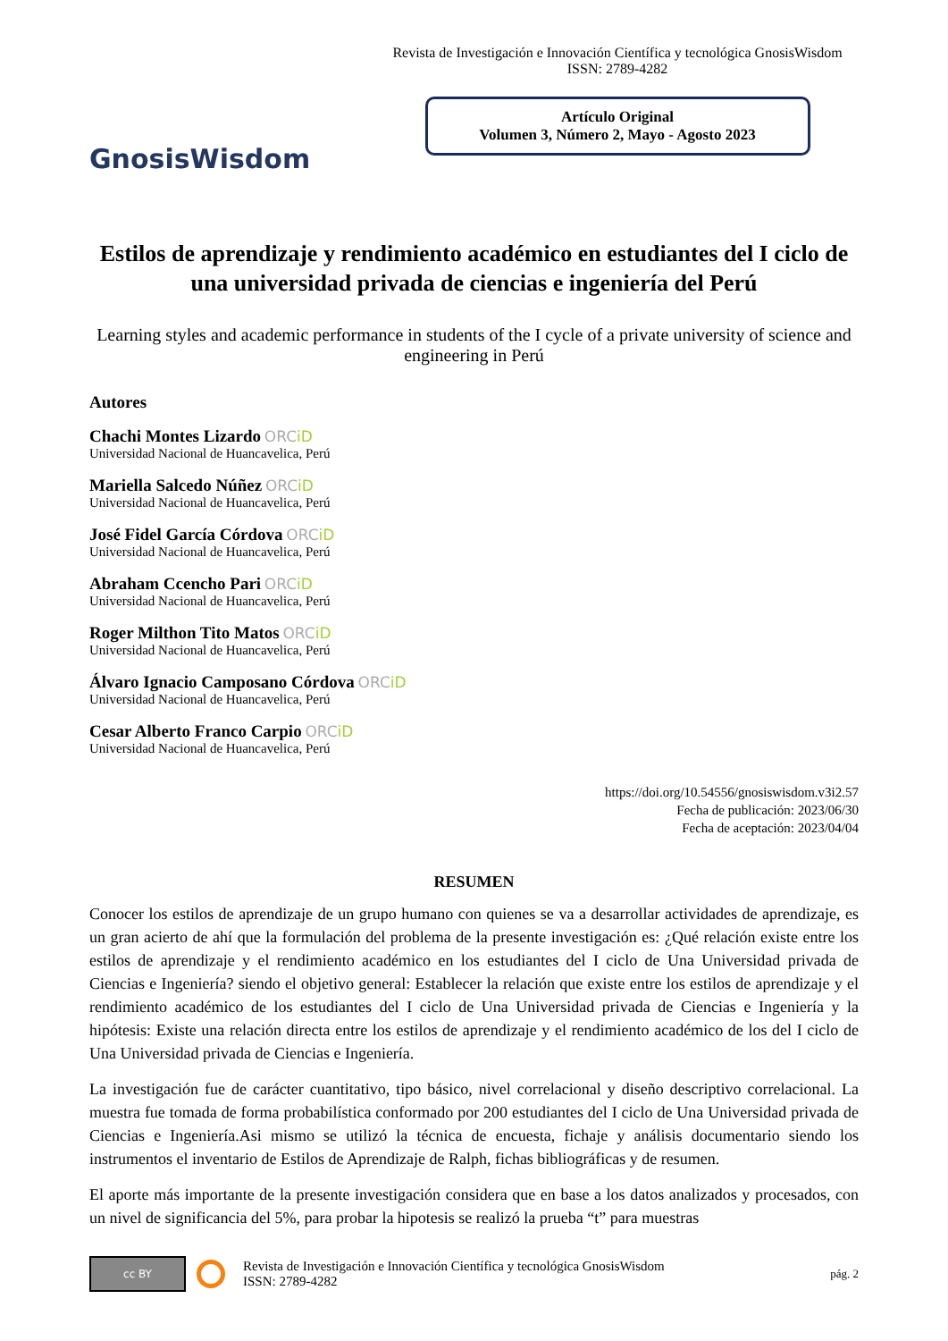GnosisWisdom
Revista de Investigación e Innovación Científica y tecnológica GnosisWisdom
ISSN: 2789-4282
Artículo Original
Volumen 3, Número 2, Mayo - Agosto 2023
Estilos de aprendizaje y rendimiento académico en estudiantes del I ciclo de una universidad privada de ciencias e ingeniería del Perú
Learning styles and academic performance in students of the I cycle of a private university of science and engineering in Perú
Autores
Chachi Montes Lizardo ORCiD
Universidad Nacional de Huancavelica, Perú
Mariella Salcedo Núñez ORCiD
Universidad Nacional de Huancavelica, Perú
José Fidel García Córdova ORCiD
Universidad Nacional de Huancavelica, Perú
Abraham Ccencho Pari ORCiD
Universidad Nacional de Huancavelica, Perú
Roger Milthon Tito Matos ORCiD
Universidad Nacional de Huancavelica, Perú
Álvaro Ignacio Camposano Córdova ORCiD
Universidad Nacional de Huancavelica, Perú
Cesar Alberto Franco Carpio ORCiD
Universidad Nacional de Huancavelica, Perú
https://doi.org/10.54556/gnosiswisdom.v3i2.57
Fecha de publicación: 2023/06/30
Fecha de aceptación: 2023/04/04
RESUMEN
Conocer los estilos de aprendizaje de un grupo humano con quienes se va a desarrollar actividades de aprendizaje, es un gran acierto de ahí que la formulación del problema de la presente investigación es: ¿Qué relación existe entre los estilos de aprendizaje y el rendimiento académico en los estudiantes del I ciclo de Una Universidad privada de Ciencias e Ingeniería? siendo el objetivo general: Establecer la relación que existe entre los estilos de aprendizaje y el rendimiento académico de los estudiantes del I ciclo de Una Universidad privada de Ciencias e Ingeniería y la hipótesis: Existe una relación directa entre los estilos de aprendizaje y el rendimiento académico de los del I ciclo de Una Universidad privada de Ciencias e Ingeniería.
La investigación fue de carácter cuantitativo, tipo básico, nivel correlacional y diseño descriptivo correlacional. La muestra fue tomada de forma probabilística conformado por 200 estudiantes del I ciclo de Una Universidad privada de Ciencias e Ingeniería.Asi mismo se utilizó la técnica de encuesta, fichaje y análisis documentario siendo los instrumentos el inventario de Estilos de Aprendizaje de Ralph, fichas bibliográficas y de resumen.
El aporte más importante de la presente investigación considera que en base a los datos analizados y procesados, con un nivel de significancia del 5%, para probar la hipotesis se realizó la prueba “t” para muestras
cc BY
Revista de Investigación e Innovación Científica y tecnológica GnosisWisdom
ISSN: 2789-4282
pág. 2